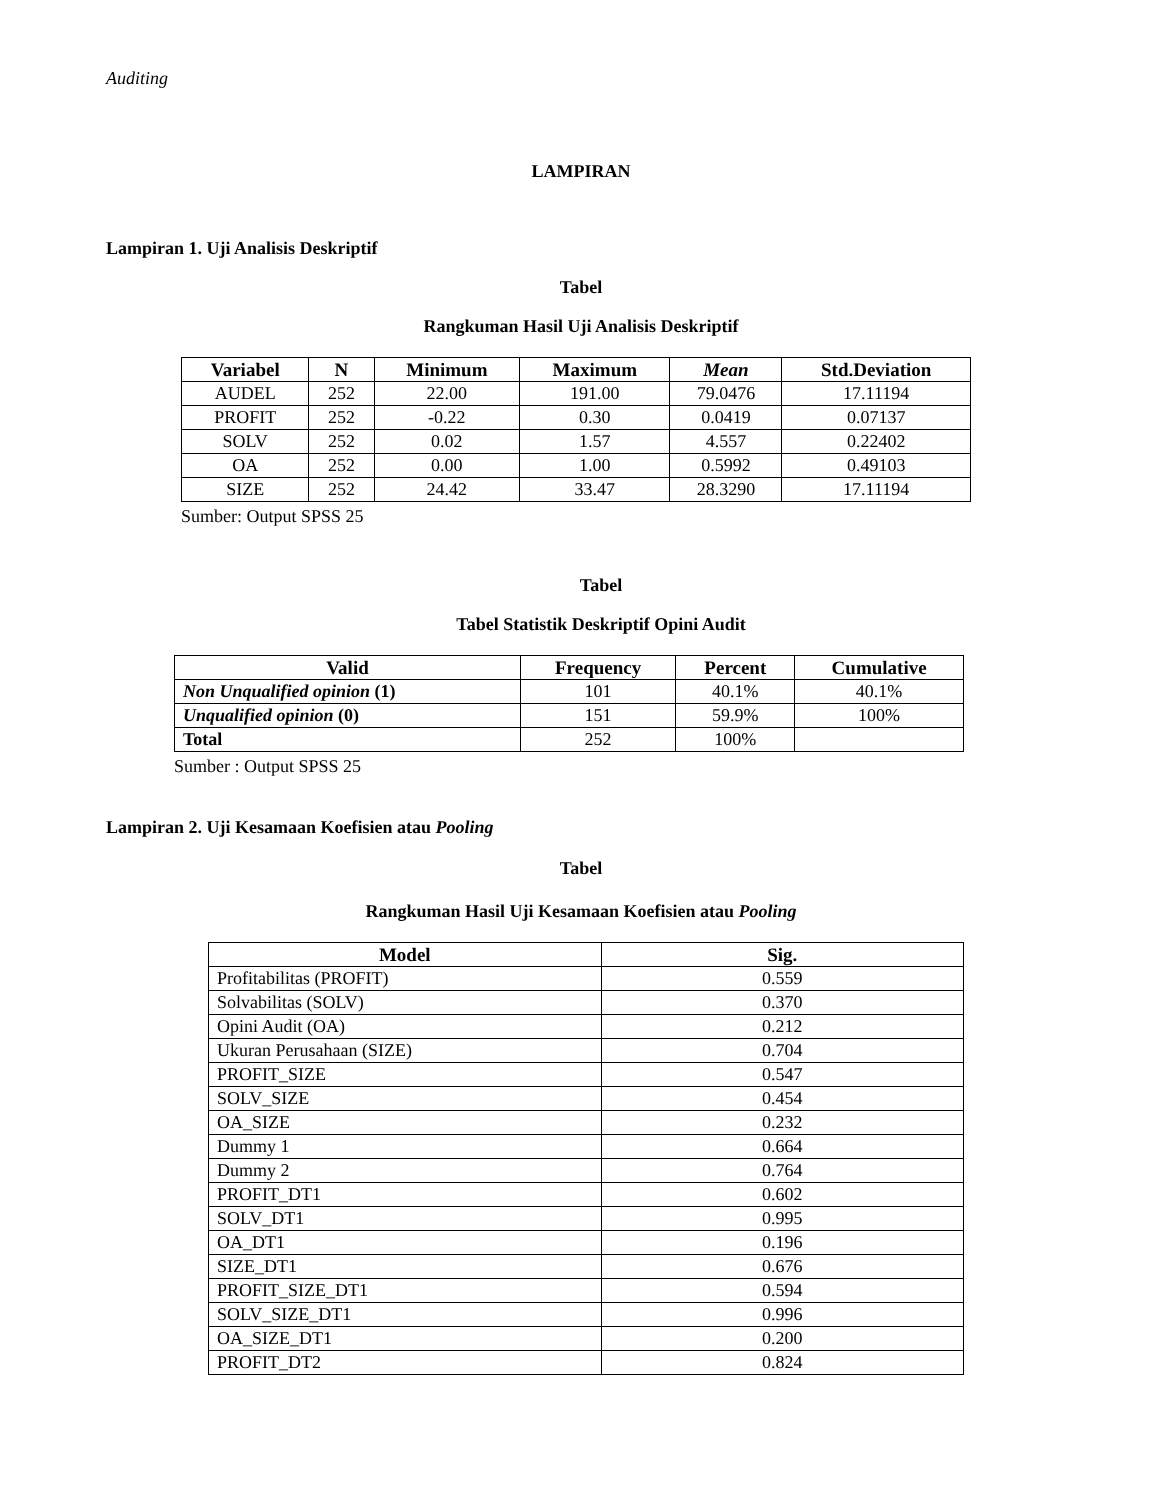Auditing
LAMPIRAN
Lampiran 1. Uji Analisis Deskriptif
Tabel
Rangkuman Hasil Uji Analisis Deskriptif
| Variabel | N | Minimum | Maximum | Mean | Std.Deviation |
| --- | --- | --- | --- | --- | --- |
| AUDEL | 252 | 22.00 | 191.00 | 79.0476 | 17.11194 |
| PROFIT | 252 | -0.22 | 0.30 | 0.0419 | 0.07137 |
| SOLV | 252 | 0.02 | 1.57 | 4.557 | 0.22402 |
| OA | 252 | 0.00 | 1.00 | 0.5992 | 0.49103 |
| SIZE | 252 | 24.42 | 33.47 | 28.3290 | 17.11194 |
Sumber: Output SPSS 25
Tabel
Tabel Statistik Deskriptif Opini Audit
| Valid | Frequency | Percent | Cumulative |
| --- | --- | --- | --- |
| Non Unqualified opinion (1) | 101 | 40.1% | 40.1% |
| Unqualified opinion (0) | 151 | 59.9% | 100% |
| Total | 252 | 100% | |
Sumber : Output SPSS 25
Lampiran 2. Uji Kesamaan Koefisien atau Pooling
Tabel
Rangkuman Hasil Uji Kesamaan Koefisien atau Pooling
| Model | Sig. |
| --- | --- |
| Profitabilitas (PROFIT) | 0.559 |
| Solvabilitas (SOLV) | 0.370 |
| Opini Audit (OA) | 0.212 |
| Ukuran Perusahaan (SIZE) | 0.704 |
| PROFIT_SIZE | 0.547 |
| SOLV_SIZE | 0.454 |
| OA_SIZE | 0.232 |
| Dummy 1 | 0.664 |
| Dummy 2 | 0.764 |
| PROFIT_DT1 | 0.602 |
| SOLV_DT1 | 0.995 |
| OA_DT1 | 0.196 |
| SIZE_DT1 | 0.676 |
| PROFIT_SIZE_DT1 | 0.594 |
| SOLV_SIZE_DT1 | 0.996 |
| OA_SIZE_DT1 | 0.200 |
| PROFIT_DT2 | 0.824 |